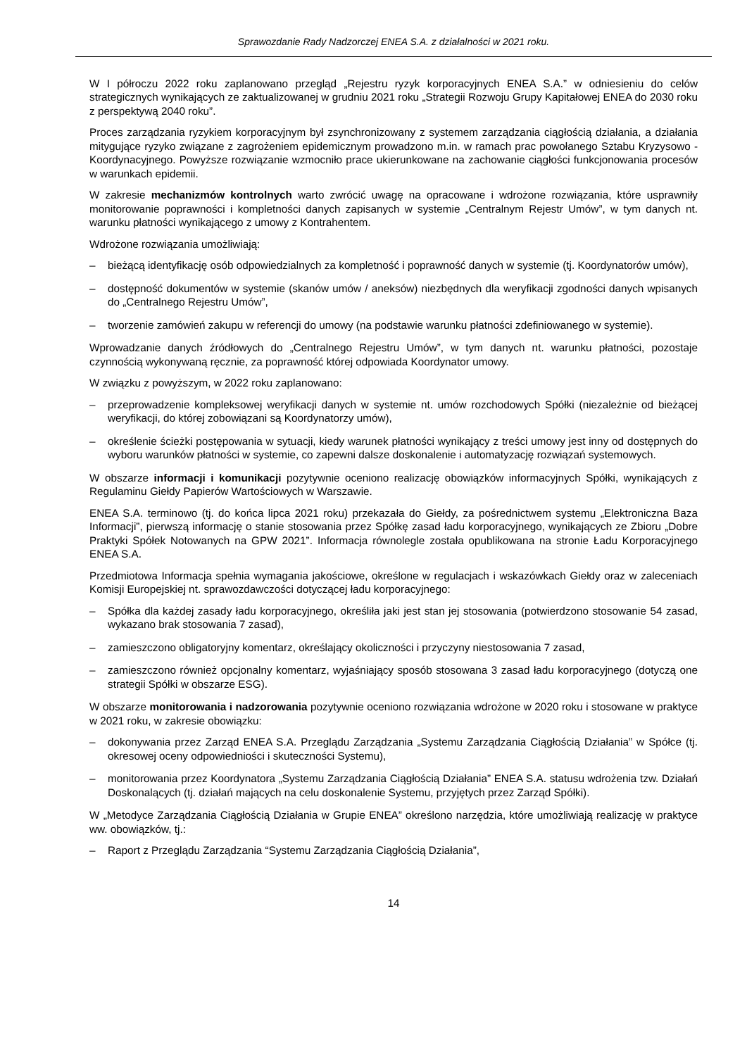Sprawozdanie Rady Nadzorczej ENEA S.A. z działalności w 2021 roku.
W I półroczu 2022 roku zaplanowano przegląd „Rejestru ryzyk korporacyjnych ENEA S.A.” w odniesieniu do celów strategicznych wynikających ze zaktualizowanej w grudniu 2021 roku „Strategii Rozwoju Grupy Kapitałowej ENEA do 2030 roku z perspektywą 2040 roku”.
Proces zarządzania ryzykiem korporacyjnym był zsynchronizowany z systemem zarządzania ciągłością działania, a działania mitygujące ryzyko związane z zagrożeniem epidemicznym prowadzono m.in. w ramach prac powołanego Sztabu Kryzysowo - Koordynacyjnego. Powyższe rozwiązanie wzmocniło prace ukierunkowane na zachowanie ciągłości funkcjonowania procesów w warunkach epidemii.
W zakresie mechanizmów kontrolnych warto zwrócić uwagę na opracowane i wdrożone rozwiązania, które usprawniły monitorowanie poprawności i kompletności danych zapisanych w systemie „Centralnym Rejestr Umów”, w tym danych nt. warunku płatności wynikającego z umowy z Kontrahentem.
Wdrożone rozwiązania umożliwiają:
– bieżącą identyfikację osób odpowiedzialnych za kompletność i poprawność danych w systemie (tj. Koordynatorów umów),
– dostępność dokumentów w systemie (skanów umów / aneksów) niezbędnych dla weryfikacji zgodności danych wpisanych do „Centralnego Rejestru Umów”,
– tworzenie zamówień zakupu w referencji do umowy (na podstawie warunku płatności zdefiniowanego w systemie).
Wprowadzanie danych źródłowych do „Centralnego Rejestru Umów”, w tym danych nt. warunku płatności, pozostaje czynnością wykonywaną ręcznie, za poprawność której odpowiada Koordynator umowy.
W związku z powyższym, w 2022 roku zaplanowano:
– przeprowadzenie kompleksowej weryfikacji danych w systemie nt. umów rozchodowych Spółki (niezależnie od bieżącej weryfikacji, do której zobowiązani są Koordynatorzy umów),
– określenie ścieżki postępowania w sytuacji, kiedy warunek płatności wynikający z treści umowy jest inny od dostępnych do wyboru warunków płatności w systemie, co zapewni dalsze doskonalenie i automatyzację rozwiązań systemowych.
W obszarze informacji i komunikacji pozytywnie oceniono realizację obowiązków informacyjnych Spółki, wynikających z Regulaminu Giełdy Papierów Wartościowych w Warszawie.
ENEA S.A. terminowo (tj. do końca lipca 2021 roku) przekazała do Giełdy, za pośrednictwem systemu „Elektroniczna Baza Informacji”, pierwszą informację o stanie stosowania przez Spółkę zasad ładu korporacyjnego, wynikających ze Zbioru „Dobre Praktyki Spółek Notowanych na GPW 2021”. Informacja równolegle została opublikowana na stronie Ładu Korporacyjnego ENEA S.A.
Przedmiotowa Informacja spełnia wymagania jakościowe, określone w regulacjach i wskazówkach Giełdy oraz w zaleceniach Komisji Europejskiej nt. sprawozdawczości dotyczącej ładu korporacyjnego:
– Spółka dla każdej zasady ładu korporacyjnego, określiła jaki jest stan jej stosowania (potwierdzono stosowanie 54 zasad, wykazano brak stosowania 7 zasad),
– zamieszczono obligatoryjny komentarz, określający okoliczności i przyczyny niestosowania 7 zasad,
– zamieszczono również opcjonalny komentarz, wyjaśniający sposób stosowana 3 zasad ładu korporacyjnego (dotyczą one strategii Spółki w obszarze ESG).
W obszarze monitorowania i nadzorowania pozytywnie oceniono rozwiązania wdrożone w 2020 roku i stosowane w praktyce w 2021 roku, w zakresie obowiązku:
– dokonywania przez Zarząd ENEA S.A. Przeglądu Zarządzania „Systemu Zarządzania Ciągłością Działania” w Spółce (tj. okresowej oceny odpowiedniości i skuteczności Systemu),
– monitorowania przez Koordynatora „Systemu Zarządzania Ciągłością Działania” ENEA S.A. statusu wdrożenia tzw. Działań Doskonalących (tj. działań mających na celu doskonalenie Systemu, przyjętych przez Zarząd Spółki).
W „Metodyce Zarządzania Ciągłością Działania w Grupie ENEA” określono narzędzia, które umożliwiają realizację w praktyce ww. obowiązków, tj.:
– Raport z Przeglądu Zarządzania “Systemu Zarządzania Ciągłością Działania”,
14